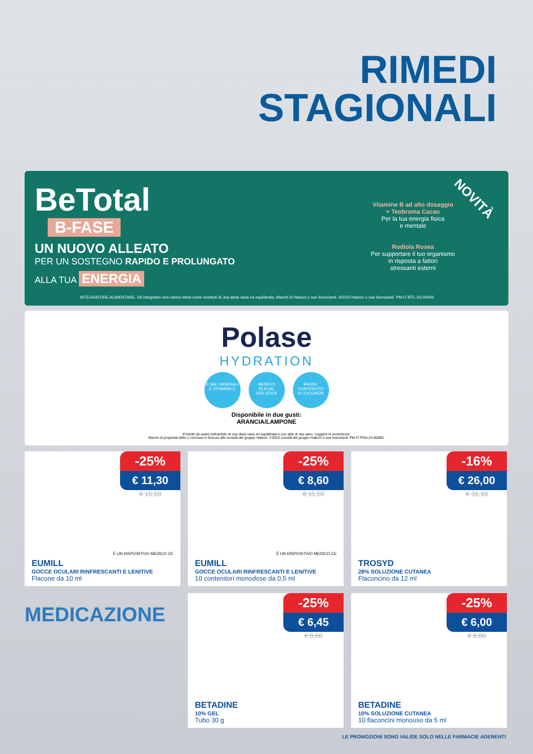RIMEDI
STAGIONALI
BeTotal
B-FASE
UN NUOVO ALLEATO
PER UN SOSTEGNO RAPIDO E PROLUNGATO
ALLA TUA ENERGIA
Vitamine B ad alto dosaggio
+ Teobroma Cacao
Per la tua energia fisica
e mentale
Rodiola Rosea
Per supportare il tuo organismo
in risposta a fattori
stressanti esterni
NOVITÀ
INTEGRATORE ALIMENTARE. Gli integratori non vanno intesi come sostituti di una dieta varia ed equilibrata. Marchi di Haleon o sue licenzianti. ©2023 Haleon o sue licenzianti. PM-IT-BTL-23-00046
Polase
HYDRATION
5 SALI MINERALI
E VITAMINA C MENO DI
25 KCAL
PER STICK BASSO
CONTENUTO
DI ZUCCHERI
Disponibile in due gusti:
ARANCIA/LAMPONE
Prodotti da usare nell'ambito di una dieta varia ed equilibrata e uno stile di vita sano. Leggere le avvertenze.
Marchi di proprietà delle o concessi in licenza alle società del gruppo Haleon. ©2023 società del gruppo Haleon e sue licenzianti. PM-IT-POA-23-00005.
-25%
€ 11,30
€ 15,10
È UN DISPOSITIVO MEDICO CE
EUMILL
GOCCE OCULARI RINFRESCANTI E LENITIVE
Flacone da 10 ml
-25%
€ 8,60
€ 11,50
È UN DISPOSITIVO MEDICO CE
EUMILL
GOCCE OCULARI RINFRESCANTI E LENITIVE
10 contenitori monodose da 0,5 ml
-16%
€ 26,00
€ 31,10
TROSYD
28% SOLUZIONE CUTANEA
Flaconcino da 12 ml
MEDICAZIONE
-25%
€ 6,45
€ 8,60
BETADINE
10% GEL
Tubo 30 g
-25%
€ 6,00
€ 8,00
BETADINE
10% SOLUZIONE CUTANEA
10 flaconcini monouso da 5 ml
LE PROMOZIONI SONO VALIDE SOLO NELLE FARMACIE ADERENTI